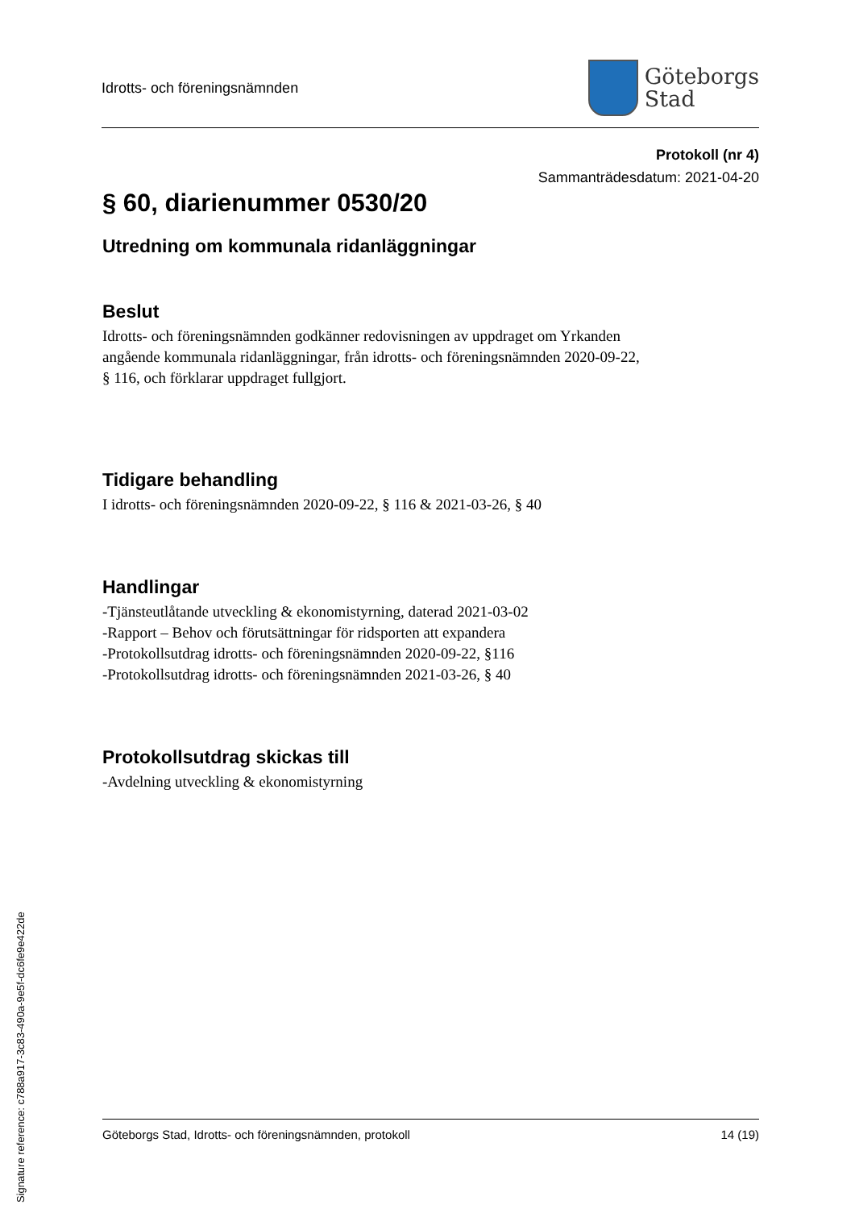Idrotts- och föreningsnämnden
Göteborgs
Stad
Protokoll (nr 4)
Sammanträdesdatum: 2021-04-20
§ 60, diarienummer 0530/20
Utredning om kommunala ridanläggningar
Beslut
Idrotts- och föreningsnämnden godkänner redovisningen av uppdraget om Yrkanden
angående kommunala ridanläggningar, från idrotts- och föreningsnämnden 2020-09-22,
§ 116, och förklarar uppdraget fullgjort.
Tidigare behandling
I idrotts- och föreningsnämnden 2020-09-22, § 116 & 2021-03-26, § 40
Handlingar
-Tjänsteutlåtande utveckling & ekonomistyrning, daterad 2021-03-02
-Rapport – Behov och förutsättningar för ridsporten att expandera
-Protokollsutdrag idrotts- och föreningsnämnden 2020-09-22, §116
-Protokollsutdrag idrotts- och föreningsnämnden 2021-03-26, § 40
Protokollsutdrag skickas till
-Avdelning utveckling & ekonomistyrning
Göteborgs Stad, Idrotts- och föreningsnämnden, protokoll 14 (19)
Signature reference: c788a917-3c83-490a-9e5f-dc6fe9e422de